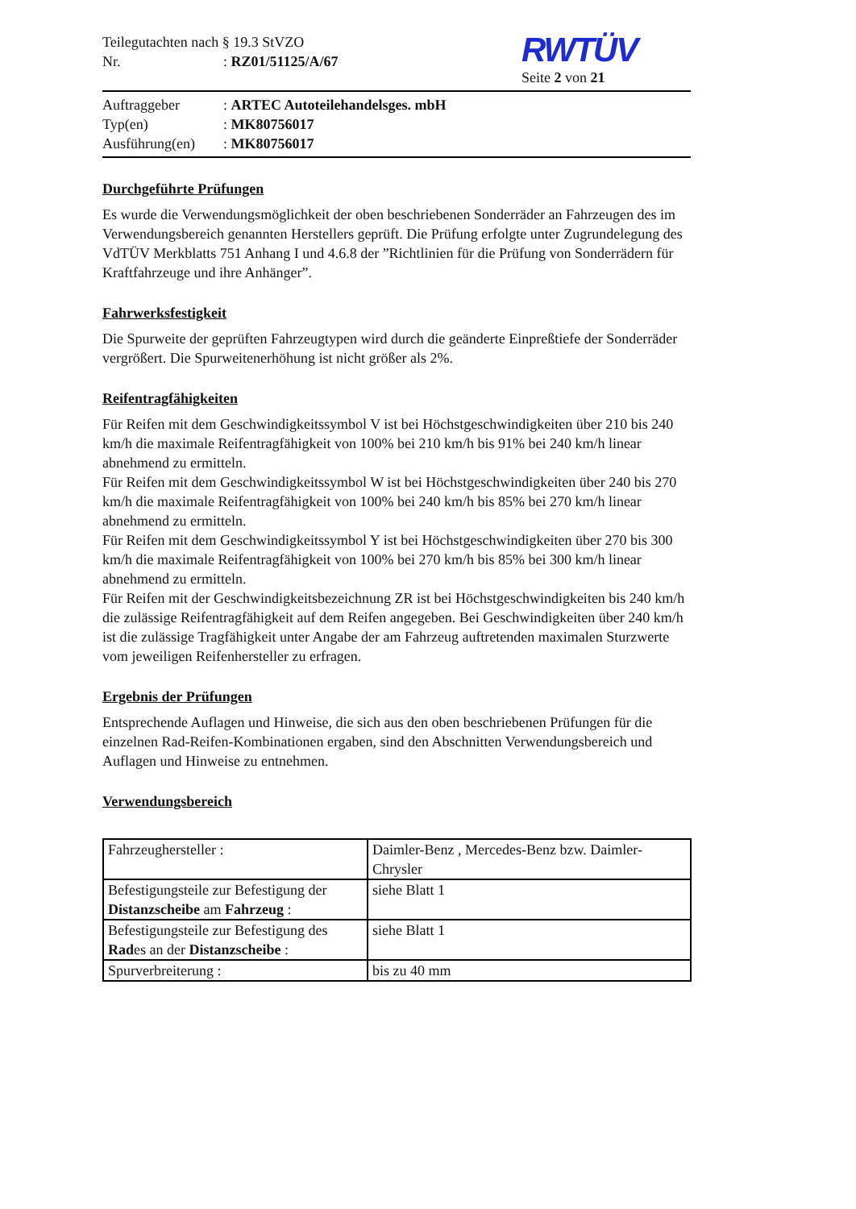Teilegutachten nach § 19.3 StVZO
Nr.: RZ01/51125/A/67
RWTÜV
Seite 2 von 21
Auftraggeber: ARTEC Autoteilehandelsges. mbH
Typ(en): MK80756017
Ausführung(en): MK80756017
Durchgeführte Prüfungen
Es wurde die Verwendungsmöglichkeit der oben beschriebenen Sonderräder an Fahrzeugen des im Verwendungsbereich genannten Herstellers geprüft. Die Prüfung erfolgte unter Zugrundelegung des VdTÜV Merkblatts 751 Anhang I und 4.6.8 der ”Richtlinien für die Prüfung von Sonderrädern für Kraftfahrzeuge und ihre Anhänger”.
Fahrwerksfestigkeit
Die Spurweite der geprüften Fahrzeugtypen wird durch die geänderte Einpreßtiefe der Sonderräder vergrößert. Die Spurweitenerhöhung ist nicht größer als 2%.
Reifentragfähigkeiten
Für Reifen mit dem Geschwindigkeitssymbol V ist bei Höchstgeschwindigkeiten über 210 bis 240 km/h die maximale Reifentragfähigkeit von 100% bei 210 km/h bis 91% bei 240 km/h linear abnehmend zu ermitteln.
Für Reifen mit dem Geschwindigkeitssymbol W ist bei Höchstgeschwindigkeiten über 240 bis 270 km/h die maximale Reifentragfähigkeit von 100% bei 240 km/h bis 85% bei 270 km/h linear abnehmend zu ermitteln.
Für Reifen mit dem Geschwindigkeitssymbol Y ist bei Höchstgeschwindigkeiten über 270 bis 300 km/h die maximale Reifentragfähigkeit von 100% bei 270 km/h bis 85% bei 300 km/h linear abnehmend zu ermitteln.
Für Reifen mit der Geschwindigkeitsbezeichnung ZR ist bei Höchstgeschwindigkeiten bis 240 km/h die zulässige Reifentragfähigkeit auf dem Reifen angegeben. Bei Geschwindigkeiten über 240 km/h ist die zulässige Tragfähigkeit unter Angabe der am Fahrzeug auftretenden maximalen Sturzwerte vom jeweiligen Reifenhersteller zu erfragen.
Ergebnis der Prüfungen
Entsprechende Auflagen und Hinweise, die sich aus den oben beschriebenen Prüfungen für die einzelnen Rad-Reifen-Kombinationen ergaben, sind den Abschnitten Verwendungsbereich und Auflagen und Hinweise zu entnehmen.
Verwendungsbereich
| Fahrzeughersteller : | Daimler-Benz , Mercedes-Benz bzw. Daimler-Chrysler |
| Befestigungsteile zur Befestigung der Distanzscheibe am Fahrzeug : | siehe Blatt 1 |
| Befestigungsteile zur Befestigung des Rad es an der Distanzscheibe : | siehe Blatt 1 |
| Spurverbreiterung : | bis zu 40 mm |